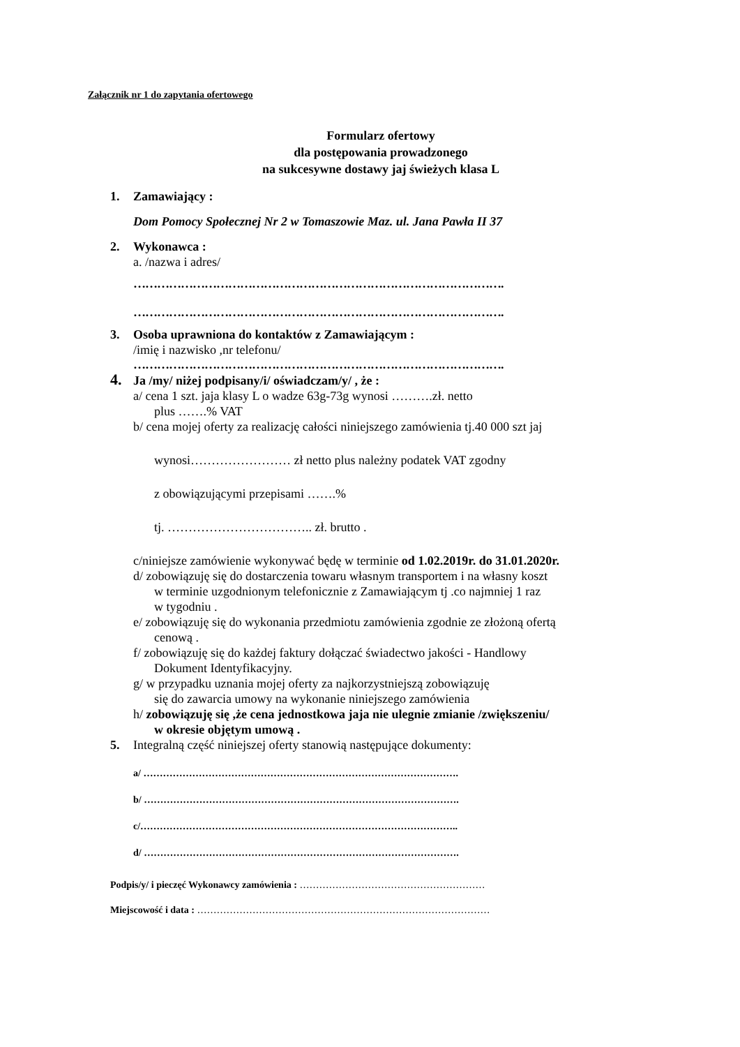Załącznik nr 1 do zapytania ofertowego
Formularz ofertowy
dla postępowania prowadzonego
na sukcesywne dostawy jaj świeżych klasa L
1. Zamawiający :
Dom Pomocy Społecznej Nr 2 w Tomaszowie Maz. ul. Jana Pawła II 37
2. Wykonawca :
a. /nazwa i adres/
………………………………………………………………………………….
………………………………………………………………………………….
3. Osoba uprawniona do kontaktów z Zamawiającym :
/imię i nazwisko ,nr telefonu/
………………………………………………………………………………….
4. Ja /my/ niżej podpisany/i/ oświadczam/y/ , że :
a/ cena 1 szt. jaja klasy L o wadze 63g-73g wynosi ……….zł. netto
plus …….% VAT
b/ cena mojej oferty za realizację całości niniejszego zamówienia tj.40 000 szt jaj
wynosi…………………… zł netto plus należny podatek VAT zgodny
z obowiązującymi przepisami …….%
tj. …………………………….. zł. brutto .
c/niniejsze zamówienie wykonywać będę w terminie od 1.02.2019r. do 31.01.2020r.
d/ zobowiązuję się do dostarczenia towaru własnym transportem i na własny koszt
w terminie uzgodnionym telefonicznie z Zamawiającym tj .co najmniej 1 raz
w tygodniu .
e/ zobowiązuję się do wykonania przedmiotu zamówienia zgodnie ze złożoną ofertą
cenową .
f/ zobowiązuję się do każdej faktury dołączać świadectwo jakości - Handlowy
Dokument Identyfikacyjny.
g/ w przypadku uznania mojej oferty za najkorzystniejszą zobowiązuję
się do zawarcia umowy na wykonanie niniejszego zamówienia
h/ zobowiązuję się ,że cena jednostkowa jaja nie ulegnie zmianie /zwiększeniu/
w okresie objętym umową .
5. Integralną część niniejszej oferty stanowią następujące dokumenty:
a/ …………………………………………………………………………………….
b/ …………………………………………………………………………………….
c/……………………………………………………………………………………..
d/ …………………………………………………………………………………….
Podpis/y/ i pieczęć Wykonawcy zamówienia : …………………………………………………
Miejscowość i data : ………………………………………………………………………………